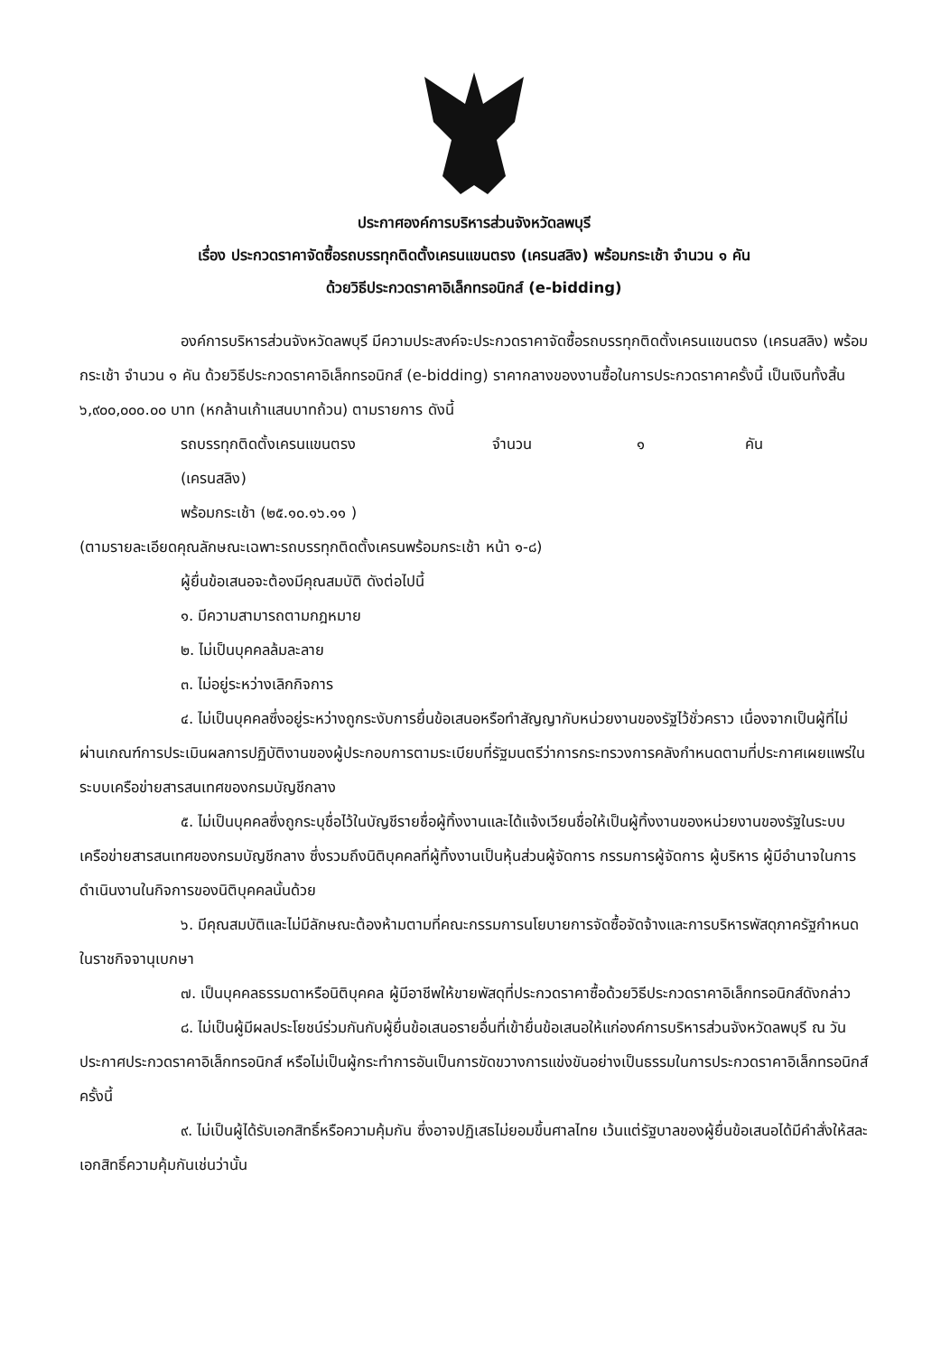ประกาศองค์การบริหารส่วนจังหวัดลพบุรี
เรื่อง ประกวดราคาจัดซื้อรถบรรทุกติดตั้งเครนแขนตรง (เครนสลิง) พร้อมกระเช้า จำนวน ๑ คัน
ด้วยวิธีประกวดราคาอิเล็กทรอนิกส์ (e-bidding)
องค์การบริหารส่วนจังหวัดลพบุรี มีความประสงค์จะประกวดราคาจัดซื้อรถบรรทุกติดตั้งเครนแขนตรง (เครนสลิง) พร้อมกระเช้า จำนวน ๑ คัน ด้วยวิธีประกวดราคาอิเล็กทรอนิกส์ (e-bidding) ราคากลางของงานซื้อในการประกวดราคาครั้งนี้ เป็นเงินทั้งสิ้น ๖,๙๐๐,๐๐๐.๐๐ บาท (หกล้านเก้าแสนบาทถ้วน) ตามรายการ ดังนี้
รถบรรทุกติดตั้งเครนแขนตรง จำนวน ๑ คัน
(เครนสลิง)
พร้อมกระเช้า (๒๕.๑๐.๑๖.๑๑ )
(ตามรายละเอียดคุณลักษณะเฉพาะรถบรรทุกติดตั้งเครนพร้อมกระเช้า หน้า ๑-๘)
ผู้ยื่นข้อเสนอจะต้องมีคุณสมบัติ ดังต่อไปนี้
๑. มีความสามารถตามกฎหมาย
๒. ไม่เป็นบุคคลล้มละลาย
๓. ไม่อยู่ระหว่างเลิกกิจการ
๔. ไม่เป็นบุคคลซึ่งอยู่ระหว่างถูกระงับการยื่นข้อเสนอหรือทำสัญญากับหน่วยงานของรัฐไว้ชั่วคราว เนื่องจากเป็นผู้ที่ไม่ผ่านเกณฑ์การประเมินผลการปฏิบัติงานของผู้ประกอบการตามระเบียบที่รัฐมนตรีว่าการกระทรวงการคลังกำหนดตามที่ประกาศเผยแพร่ในระบบเครือข่ายสารสนเทศของกรมบัญชีกลาง
๕. ไม่เป็นบุคคลซึ่งถูกระบุชื่อไว้ในบัญชีรายชื่อผู้ทิ้งงานและได้แจ้งเวียนชื่อให้เป็นผู้ทิ้งงานของหน่วยงานของรัฐในระบบเครือข่ายสารสนเทศของกรมบัญชีกลาง ซึ่งรวมถึงนิติบุคคลที่ผู้ทิ้งงานเป็นหุ้นส่วนผู้จัดการ กรรมการผู้จัดการ ผู้บริหาร ผู้มีอำนาจในการดำเนินงานในกิจการของนิติบุคคลนั้นด้วย
๖. มีคุณสมบัติและไม่มีลักษณะต้องห้ามตามที่คณะกรรมการนโยบายการจัดซื้อจัดจ้างและการบริหารพัสดุภาครัฐกำหนดในราชกิจจานุเบกษา
๗. เป็นบุคคลธรรมดาหรือนิติบุคคล ผู้มีอาชีพให้ขายพัสดุที่ประกวดราคาซื้อด้วยวิธีประกวดราคาอิเล็กทรอนิกส์ดังกล่าว
๘. ไม่เป็นผู้มีผลประโยชน์ร่วมกันกับผู้ยื่นข้อเสนอรายอื่นที่เข้ายื่นข้อเสนอให้แก่องค์การบริหารส่วนจังหวัดลพบุรี ณ วันประกาศประกวดราคาอิเล็กทรอนิกส์ หรือไม่เป็นผู้กระทำการอันเป็นการขัดขวางการแข่งขันอย่างเป็นธรรมในการประกวดราคาอิเล็กทรอนิกส์ครั้งนี้
๙. ไม่เป็นผู้ได้รับเอกสิทธิ์หรือความคุ้มกัน ซึ่งอาจปฏิเสธไม่ยอมขึ้นศาลไทย เว้นแต่รัฐบาลของผู้ยื่นข้อเสนอได้มีคำสั่งให้สละเอกสิทธิ์ความคุ้มกันเช่นว่านั้น